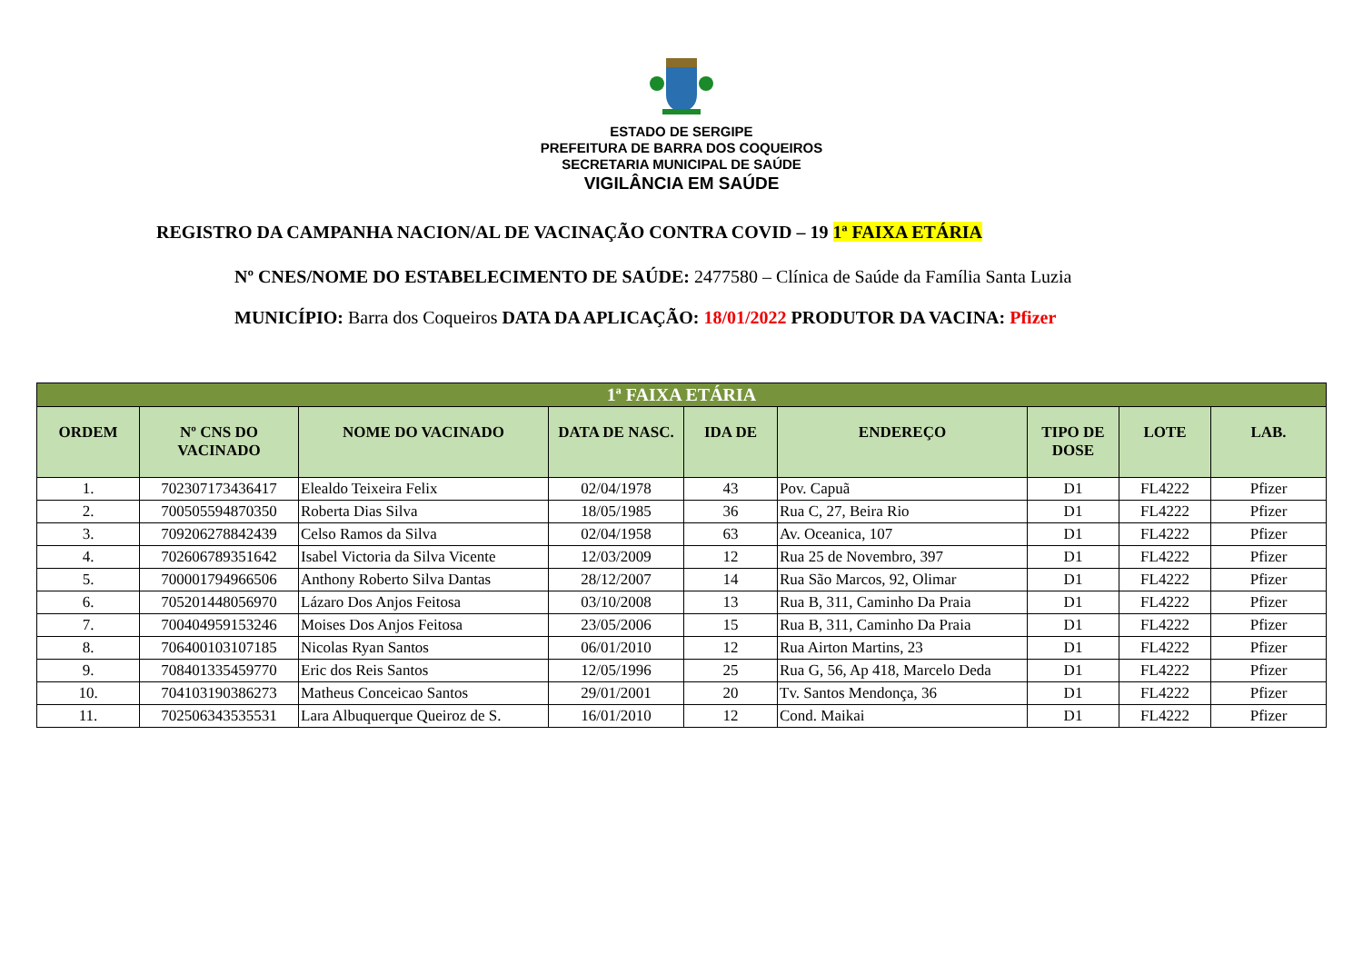ESTADO DE SERGIPE
PREFEITURA DE BARRA DOS COQUEIROS
SECRETARIA MUNICIPAL DE SAÚDE
VIGILÂNCIA EM SAÚDE
REGISTRO DA CAMPANHA NACION/AL DE VACINAÇÃO CONTRA COVID – 19 1ª FAIXA ETÁRIA
Nº CNES/NOME DO ESTABELECIMENTO DE SAÚDE: 2477580 – Clínica de Saúde da Família Santa Luzia
MUNICÍPIO: Barra dos Coqueiros DATA DA APLICAÇÃO: 18/01/2022 PRODUTOR DA VACINA: Pfizer
| 1ª FAIXA ETÁRIA | | | | | | | | |
| ORDEM | Nº CNS DO VACINADO | NOME DO VACINADO | DATA DE NASC. | IDA DE | ENDEREÇO | TIPO DE DOSE | LOTE | LAB. |
| 1. | 702307173436417 | Elealdo Teixeira Felix | 02/04/1978 | 43 | Pov. Capuã | D1 | FL4222 | Pfizer |
| 2. | 700505594870350 | Roberta Dias Silva | 18/05/1985 | 36 | Rua C, 27, Beira Rio | D1 | FL4222 | Pfizer |
| 3. | 709206278842439 | Celso Ramos da Silva | 02/04/1958 | 63 | Av. Oceanica, 107 | D1 | FL4222 | Pfizer |
| 4. | 702606789351642 | Isabel Victoria da Silva Vicente | 12/03/2009 | 12 | Rua 25 de Novembro, 397 | D1 | FL4222 | Pfizer |
| 5. | 700001794966506 | Anthony Roberto Silva Dantas | 28/12/2007 | 14 | Rua São Marcos, 92, Olimar | D1 | FL4222 | Pfizer |
| 6. | 705201448056970 | Lázaro Dos Anjos Feitosa | 03/10/2008 | 13 | Rua B, 311, Caminho Da Praia | D1 | FL4222 | Pfizer |
| 7. | 700404959153246 | Moises Dos Anjos Feitosa | 23/05/2006 | 15 | Rua B, 311, Caminho Da Praia | D1 | FL4222 | Pfizer |
| 8. | 706400103107185 | Nicolas Ryan Santos | 06/01/2010 | 12 | Rua Airton Martins, 23 | D1 | FL4222 | Pfizer |
| 9. | 708401335459770 | Eric dos Reis Santos | 12/05/1996 | 25 | Rua G, 56, Ap 418, Marcelo Deda | D1 | FL4222 | Pfizer |
| 10. | 704103190386273 | Matheus Conceicao Santos | 29/01/2001 | 20 | Tv. Santos Mendonça, 36 | D1 | FL4222 | Pfizer |
| 11. | 702506343535531 | Lara Albuquerque Queiroz de S. | 16/01/2010 | 12 | Cond. Maikai | D1 | FL4222 | Pfizer |